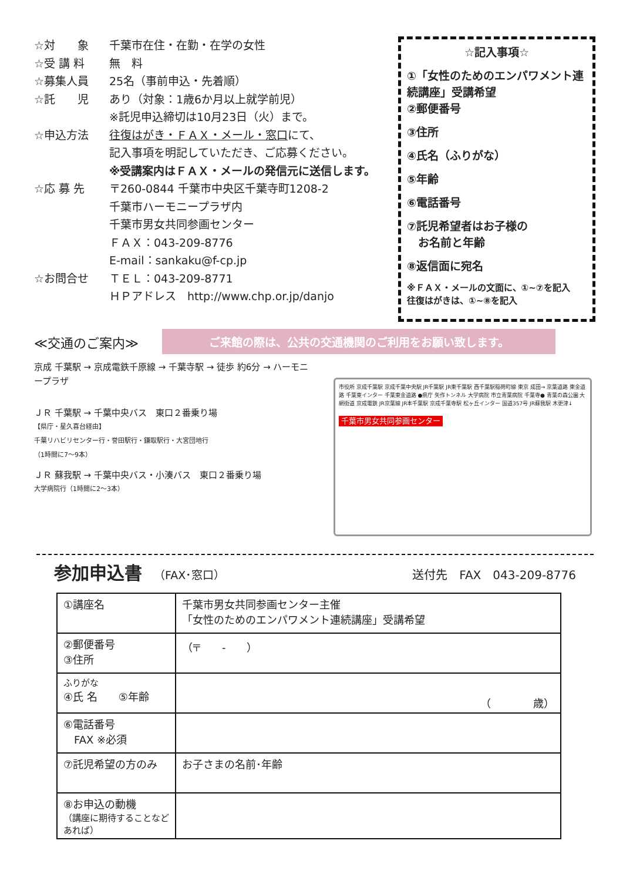☆対　　象 千葉市在住・在勤・在学の女性
☆受 講 料 無　料
☆募集人員 25名（事前申込・先着順）
☆託　　児 あり（対象：1歳6か月以上就学前児）
※託児申込締切は10月23日（火）まで。
☆申込方法 往復はがき・ＦＡＸ・メール・窓口にて、
記入事項を明記していただき、ご応募ください。
※受講案内はＦＡＸ・メールの発信元に送信します。
☆応 募 先 〒260-0844 千葉市中央区千葉寺町1208-2
千葉市ハーモニープラザ内
千葉市男女共同参画センター
ＦＡＸ：043-209-8776
E-mail：sankaku@f-cp.jp
☆お問合せ ＴＥＬ：043-209-8771
ＨＰアドレス　http://www.chp.or.jp/danjo
☆記入事項☆
①「女性のためのエンパワメント連続講座」受講希望
②郵便番号
③住所
④氏名（ふりがな）
⑤年齢
⑥電話番号
⑦託児希望者はお子様の
　お名前と年齢
⑧返信面に宛名
※ＦＡＸ・メールの文面に、①~⑦を記入
往復はがきは、①~⑧を記入
≪交通のご案内≫
ご来館の際は、公共の交通機関のご利用をお願い致します。
京成 千葉駅 → 京成電鉄千原線 → 千葉寺駅 → 徒歩 約6分 → ハーモニープラザ
ＪＲ 千葉駅 → 千葉中央バス　東口２番乗り場
【県庁・星久喜台経由】
千葉リハビリセンター行・誉田駅行・鎌取駅行・大宮団地行
（1時間に7～9本）
ＪＲ 蘇我駅 → 千葉中央バス・小湊バス　東口２番乗り場
大学病院行（1時間に2～3本）
市役所 京成千葉駅 京成千葉中央駅 JR千葉駅 JR東千葉駅 西千葉駅稲荷町線 東京 成田→ 京葉道路 東金道路 千葉東インター 千葉東金道路 ●県庁 矢作トンネル 大学病院 市立青葉病院 千葉寺● 青葉の森公園 大網街道 京成電鉄 JR京葉線 JR本千葉駅 京成千葉寺駅 松ヶ丘インター 国道357号 JR蘇我駅 木更津↓
千葉市男女共同参画センター
参加申込書
（FAX･窓口） 送付先　FAX　043-209-8776
| ①講座名 | 千葉市男女共同参画センター主催 「女性のためのエンパワメント連続講座」受講希望 |
| ②郵便番号 ③住所 | （〒 - ） |
| ふりがな ④氏 名 ⑤年齢 | （ 歳） |
| ⑥電話番号 FAX ※必須 | |
| ⑦託児希望の方のみ | お子さまの名前･年齢 |
| ⑧お申込の動機 （講座に期待することなどあれば） | |